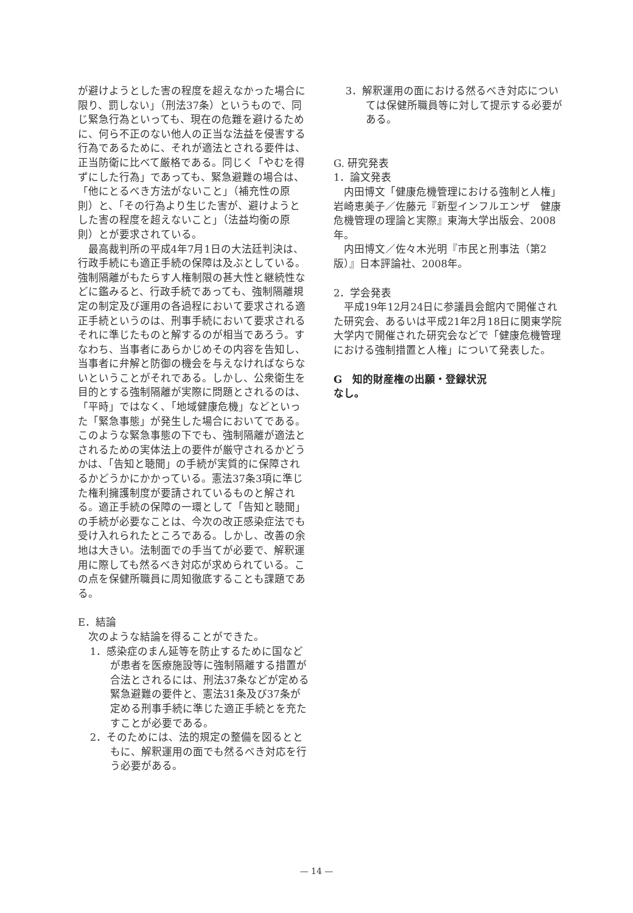が避けようとした害の程度を超えなかった場合に限り、罰しない」（刑法37条）というもので、同じ緊急行為といっても、現在の危難を避けるために、何ら不正のない他人の正当な法益を侵害する行為であるために、それが適法とされる要件は、正当防衛に比べて厳格である。同じく「やむを得ずにした行為」であっても、緊急避難の場合は、「他にとるべき方法がないこと」（補充性の原則）と、「その行為より生じた害が、避けようとした害の程度を超えないこと」（法益均衡の原則）とが要求されている。
最高裁判所の平成4年7月1日の大法廷判決は、行政手続にも適正手続の保障は及ぶとしている。強制隔離がもたらす人権制限の甚大性と継続性などに鑑みると、行政手続であっても、強制隔離規定の制定及び運用の各過程において要求される適正手続というのは、刑事手続において要求されるそれに準じたものと解するのが相当であろう。すなわち、当事者にあらかじめその内容を告知し、当事者に弁解と防御の機会を与えなければならないということがそれである。しかし、公衆衛生を目的とする強制隔離が実際に問題とされるのは、「平時」ではなく、「地域健康危機」などといった「緊急事態」が発生した場合においてである。このような緊急事態の下でも、強制隔離が適法とされるための実体法上の要件が厳守されるかどうかは、「告知と聴聞」の手続が実質的に保障されるかどうかにかかっている。憲法37条3項に準じた権利擁護制度が要請されているものと解される。適正手続の保障の一環として「告知と聴聞」の手続が必要なことは、今次の改正感染症法でも受け入れられたところである。しかし、改善の余地は大きい。法制面での手当てが必要で、解釈運用に際しても然るべき対応が求められている。この点を保健所職員に周知徹底することも課題である。
E．結論
次のような結論を得ることができた。
1．感染症のまん延等を防止するために国などが患者を医療施設等に強制隔離する措置が合法とされるには、刑法37条などが定める緊急避難の要件と、憲法31条及び37条が定める刑事手続に準じた適正手続とを充たすことが必要である。
2．そのためには、法的規定の整備を図るとともに、解釈運用の面でも然るべき対応を行う必要がある。
3．解釈運用の面における然るべき対応については保健所職員等に対して提示する必要がある。
G. 研究発表
1．論文発表
内田博文「健康危機管理における強制と人権」岩崎恵美子／佐藤元『新型インフルエンザ　健康危機管理の理論と実際』東海大学出版会、2008年。
内田博文／佐々木光明『市民と刑事法（第2版）』日本評論社、2008年。
2．学会発表
平成19年12月24日に参議員会館内で開催された研究会、あるいは平成21年2月18日に関東学院大学内で開催された研究会などで「健康危機管理における強制措置と人権」について発表した。
G　知的財産権の出願・登録状況
なし。
— 14 —